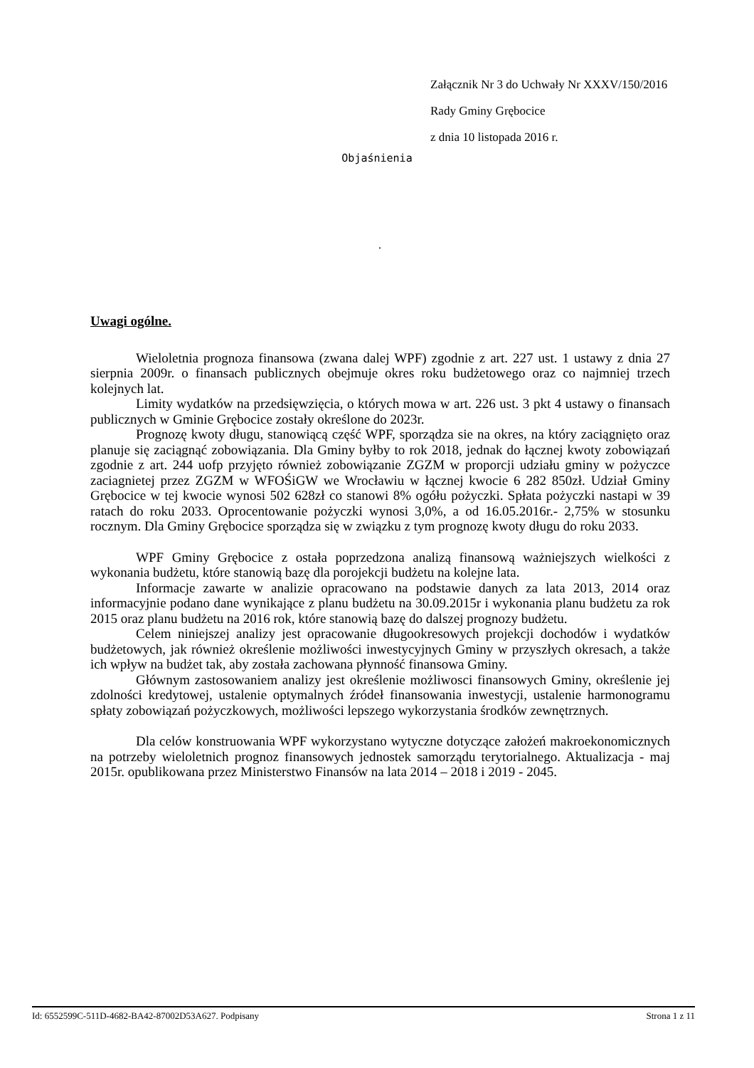Załącznik Nr 3 do Uchwały Nr XXXV/150/2016
Rady Gminy Grębocice
z dnia 10 listopada 2016 r.
Objaśnienia
.
Uwagi ogólne.
Wieloletnia prognoza finansowa (zwana dalej WPF) zgodnie z art. 227 ust. 1 ustawy z dnia 27 sierpnia 2009r. o finansach publicznych obejmuje okres roku budżetowego oraz co najmniej trzech kolejnych lat.
Limity wydatków na przedsięwzięcia, o których mowa w art. 226 ust. 3 pkt 4 ustawy o finansach publicznych w Gminie Grębocice zostały określone do 2023r.
Prognozę kwoty długu, stanowiącą część WPF, sporządza sie na okres, na który zaciągnięto oraz planuje się zaciągnąć zobowiązania. Dla Gminy byłby to rok 2018, jednak do łącznej kwoty zobowiązań zgodnie z art. 244 uofp przyjęto również zobowiązanie ZGZM w proporcji udziału gminy w pożyczce zaciagnietej przez ZGZM w WFOŚiGW we Wrocławiu w łącznej kwocie 6 282 850zł. Udział Gminy Grębocice w tej kwocie wynosi 502 628zł co stanowi 8% ogółu pożyczki. Spłata pożyczki nastapi w 39 ratach do roku 2033. Oprocentowanie pożyczki wynosi 3,0%, a od 16.05.2016r.- 2,75% w stosunku rocznym. Dla Gminy Grębocice sporządza się w związku z tym prognozę kwoty długu do roku 2033.
WPF Gminy Grębocice z ostała poprzedzona analizą finansową ważniejszych wielkości z wykonania budżetu, które stanowią bazę dla porojekcji budżetu na kolejne lata.
Informacje zawarte w analizie opracowano na podstawie danych za lata 2013, 2014 oraz informacyjnie podano dane wynikające z planu budżetu na 30.09.2015r i wykonania planu budżetu za rok 2015 oraz planu budżetu na 2016 rok, które stanowią bazę do dalszej prognozy budżetu.
Celem niniejszej analizy jest opracowanie długookresowych projekcji dochodów i wydatków budżetowych, jak również określenie możliwości inwestycyjnych Gminy w przyszłych okresach, a także ich wpływ na budżet tak, aby została zachowana płynność finansowa Gminy.
Głównym zastosowaniem analizy jest określenie możliwosci finansowych Gminy, określenie jej zdolności kredytowej, ustalenie optymalnych źródeł finansowania inwestycji, ustalenie harmonogramu spłaty zobowiązań pożyczkowych, możliwości lepszego wykorzystania środków zewnętrznych.
Dla celów konstruowania WPF wykorzystano wytyczne dotyczące założeń makroekonomicznych na potrzeby wieloletnich prognoz finansowych jednostek samorządu terytorialnego. Aktualizacja - maj 2015r. opublikowana przez Ministerstwo Finansów na lata 2014 – 2018 i 2019 - 2045.
Id: 6552599C-511D-4682-BA42-87002D53A627. Podpisany Strona 1 z 11